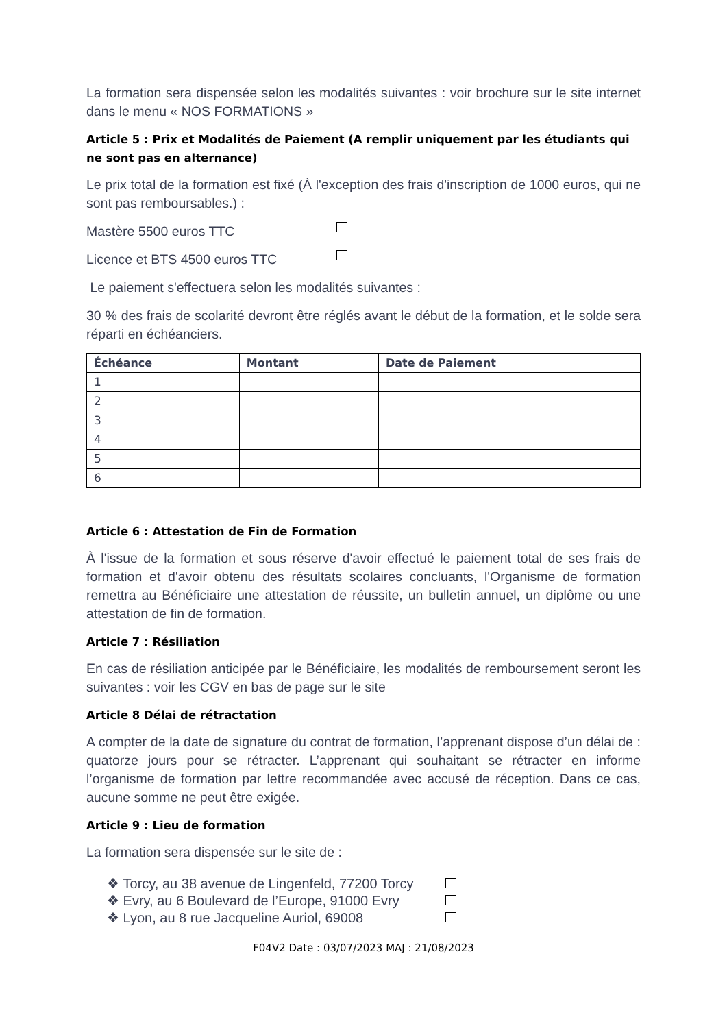La formation sera dispensée selon les modalités suivantes : voir brochure sur le site internet dans le menu « NOS FORMATIONS »
Article 5 : Prix et Modalités de Paiement (A remplir uniquement par les étudiants qui ne sont pas en alternance)
Le prix total de la formation est fixé (À l'exception des frais d'inscription de 1000 euros, qui ne sont pas remboursables.) :
Mastère 5500 euros TTC
Licence et BTS 4500 euros TTC
Le paiement s'effectuera selon les modalités suivantes :
30 % des frais de scolarité devront être réglés avant le début de la formation, et le solde sera réparti en échéanciers.
| Échéance | Montant | Date de Paiement |
| --- | --- | --- |
| 1 | | |
| 2 | | |
| 3 | | |
| 4 | | |
| 5 | | |
| 6 | | |
Article 6 : Attestation de Fin de Formation
À l'issue de la formation et sous réserve d'avoir effectué le paiement total de ses frais de formation et d'avoir obtenu des résultats scolaires concluants, l'Organisme de formation remettra au Bénéficiaire une attestation de réussite, un bulletin annuel, un diplôme ou une attestation de fin de formation.
Article 7 : Résiliation
En cas de résiliation anticipée par le Bénéficiaire, les modalités de remboursement seront les suivantes : voir les CGV en bas de page sur le site
Article 8 Délai de rétractation
A compter de la date de signature du contrat de formation, l’apprenant dispose d’un délai de : quatorze jours pour se rétracter. L’apprenant qui souhaitant se rétracter en informe l’organisme de formation par lettre recommandée avec accusé de réception. Dans ce cas, aucune somme ne peut être exigée.
Article 9 : Lieu de formation
La formation sera dispensée sur le site de :
❖ Torcy, au 38 avenue de Lingenfeld, 77200 Torcy
❖ Evry, au 6 Boulevard de l’Europe, 91000 Evry
❖ Lyon, au 8 rue Jacqueline Auriol, 69008
F04V2 Date : 03/07/2023 MAJ : 21/08/2023